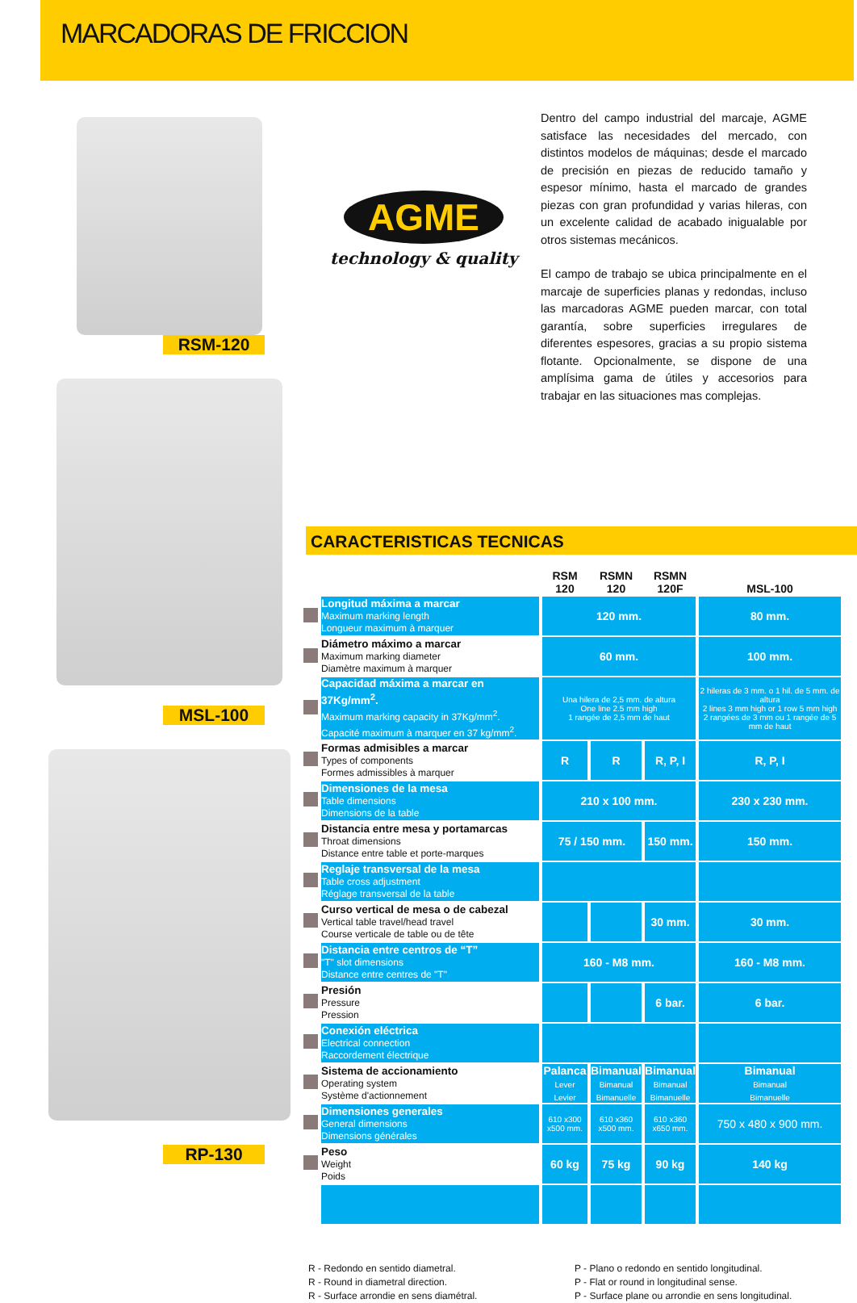MARCADORAS DE FRICCION
RSM-120
MSL-100
RP-130
AGME
technology & quality
Dentro del campo industrial del marcaje, AGME satisface las necesidades del mercado, con distintos modelos de máquinas; desde el marcado de precisión en piezas de reducido tamaño y espesor mínimo, hasta el marcado de grandes piezas con gran profundidad y varias hileras, con un excelente calidad de acabado inigualable por otros sistemas mecánicos.
El campo de trabajo se ubica principalmente en el marcaje de superficies planas y redondas, incluso las marcadoras AGME pueden marcar, con total garantía, sobre superficies irregulares de diferentes espesores, gracias a su propio sistema flotante. Opcionalmente, se dispone de una amplísima gama de útiles y accesorios para trabajar en las situaciones mas complejas.
CARACTERISTICAS TECNICAS
| | | RSM 120 | RSMN 120 | RSMN 120F | MSL-100 |
| | Longitud máxima a marcar Maximum marking length Longueur maximum à marquer | 120 mm. | | | 80 mm. |
| | Diámetro máximo a marcar Maximum marking diameter Diamètre maximum à marquer | 60 mm. | | | 100 mm. |
| | Capacidad máxima a marcar en 37Kg/mm<sup>2</sup>. Maximum marking capacity in 37Kg/mm<sup>2</sup>. Capacité maximum à marquer en 37 kg/mm<sup>2</sup>. | Una hilera de 2,5 mm. de altura One line 2.5 mm high 1 rangée de 2,5 mm de haut | | | 2 hileras de 3 mm. o 1 hil. de 5 mm. de altura 2 lines 3 mm high or 1 row 5 mm high 2 rangées de 3 mm ou 1 rangée de 5 mm de haut |
| | Formas admisibles a marcar Types of components Formes admissibles à marquer | R | R | R, P, I | R, P, I |
| | Dimensiones de la mesa Table dimensions Dimensions de la table | 210 x 100 mm. | | | 230 x 230 mm. |
| | Distancia entre mesa y portamarcas Throat dimensions Distance entre table et porte-marques | 75 / 150 mm. | | 150 mm. | 150 mm. |
| | Reglaje transversal de la mesa Table cross adjustment Réglage transversal de la table | | | | |
| | Curso vertical de mesa o de cabezal Vertical table travel/head travel Course verticale de table ou de tête | | | 30 mm. | 30 mm. |
| | Distancia entre centros de “T” "T" slot dimensions Distance entre centres de "T" | 160 - M8 mm. | | | 160 - M8 mm. |
| | Presión Pressure Pression | | | 6 bar. | 6 bar. |
| | Conexión eléctrica Electrical connection Raccordement électrique | | | | |
| | Sistema de accionamiento Operating system Système d'actionnement | Palanca Lever Levier | Bimanual Bimanual Bimanuelle | Bimanual Bimanual Bimanuelle | Bimanual Bimanual Bimanuelle |
| | Dimensiones generales General dimensions Dimensions générales | 610 x300 x500 mm. | 610 x360 x500 mm. | 610 x360 x650 mm. | 750 x 480 x 900 mm. |
| | Peso Weight Poids | 60 kg | 75 kg | 90 kg | 140 kg |
R - Redondo en sentido diametral.
R - Round in diametral direction.
R - Surface arrondie en sens diamétral.
P - Plano o redondo en sentido longitudinal.
P - Flat or round in longitudinal sense.
P - Surface plane ou arrondie en sens longitudinal.